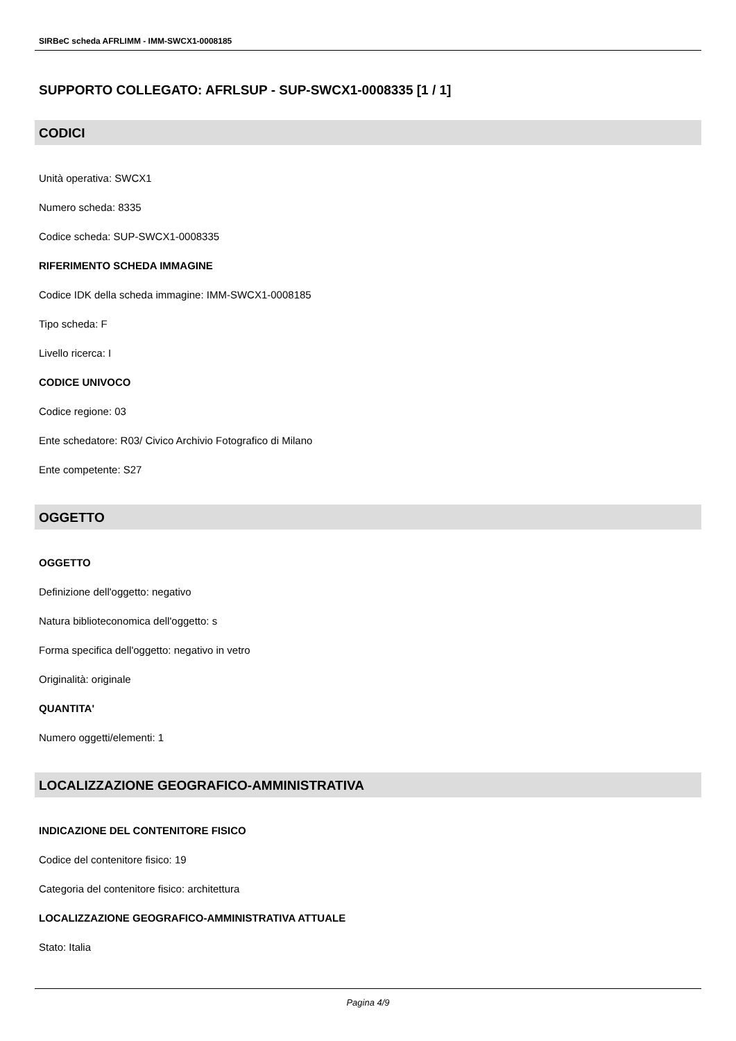SIRBeC scheda AFRLIMM - IMM-SWCX1-0008185
SUPPORTO COLLEGATO: AFRLSUP - SUP-SWCX1-0008335 [1 / 1]
CODICI
Unità operativa: SWCX1
Numero scheda: 8335
Codice scheda: SUP-SWCX1-0008335
RIFERIMENTO SCHEDA IMMAGINE
Codice IDK della scheda immagine: IMM-SWCX1-0008185
Tipo scheda: F
Livello ricerca: I
CODICE UNIVOCO
Codice regione: 03
Ente schedatore: R03/ Civico Archivio Fotografico di Milano
Ente competente: S27
OGGETTO
OGGETTO
Definizione dell'oggetto: negativo
Natura biblioteconomica dell'oggetto: s
Forma specifica dell'oggetto: negativo in vetro
Originalità: originale
QUANTITA'
Numero oggetti/elementi: 1
LOCALIZZAZIONE GEOGRAFICO-AMMINISTRATIVA
INDICAZIONE DEL CONTENITORE FISICO
Codice del contenitore fisico: 19
Categoria del contenitore fisico: architettura
LOCALIZZAZIONE GEOGRAFICO-AMMINISTRATIVA ATTUALE
Stato: Italia
Pagina 4/9